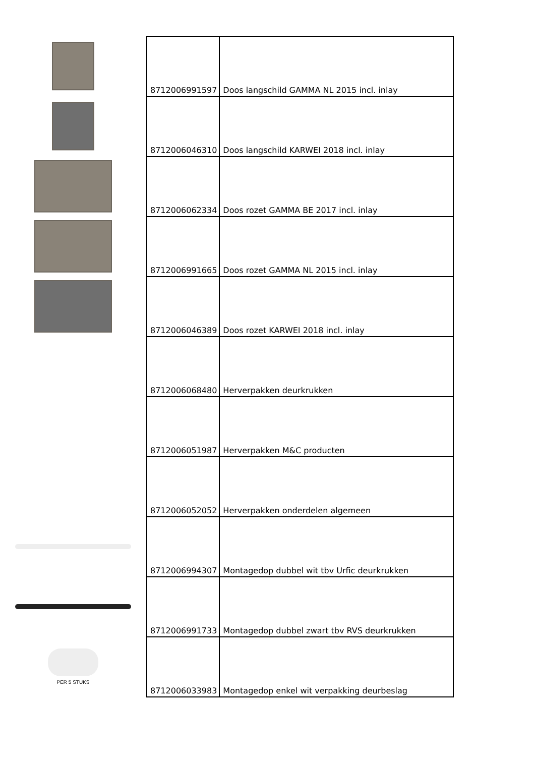PER 5 STUKS
| 8712006991597 | Doos langschild GAMMA NL 2015 incl. inlay |
| 8712006046310 | Doos langschild KARWEI 2018 incl. inlay |
| 8712006062334 | Doos rozet GAMMA BE 2017 incl. inlay |
| 8712006991665 | Doos rozet GAMMA NL 2015 incl. inlay |
| 8712006046389 | Doos rozet KARWEI 2018 incl. inlay |
| 8712006068480 | Herverpakken deurkrukken |
| 8712006051987 | Herverpakken M&C producten |
| 8712006052052 | Herverpakken onderdelen algemeen |
| 8712006994307 | Montagedop dubbel wit tbv Urfic deurkrukken |
| 8712006991733 | Montagedop dubbel zwart tbv RVS deurkrukken |
| 8712006033983 | Montagedop enkel wit verpakking deurbeslag |